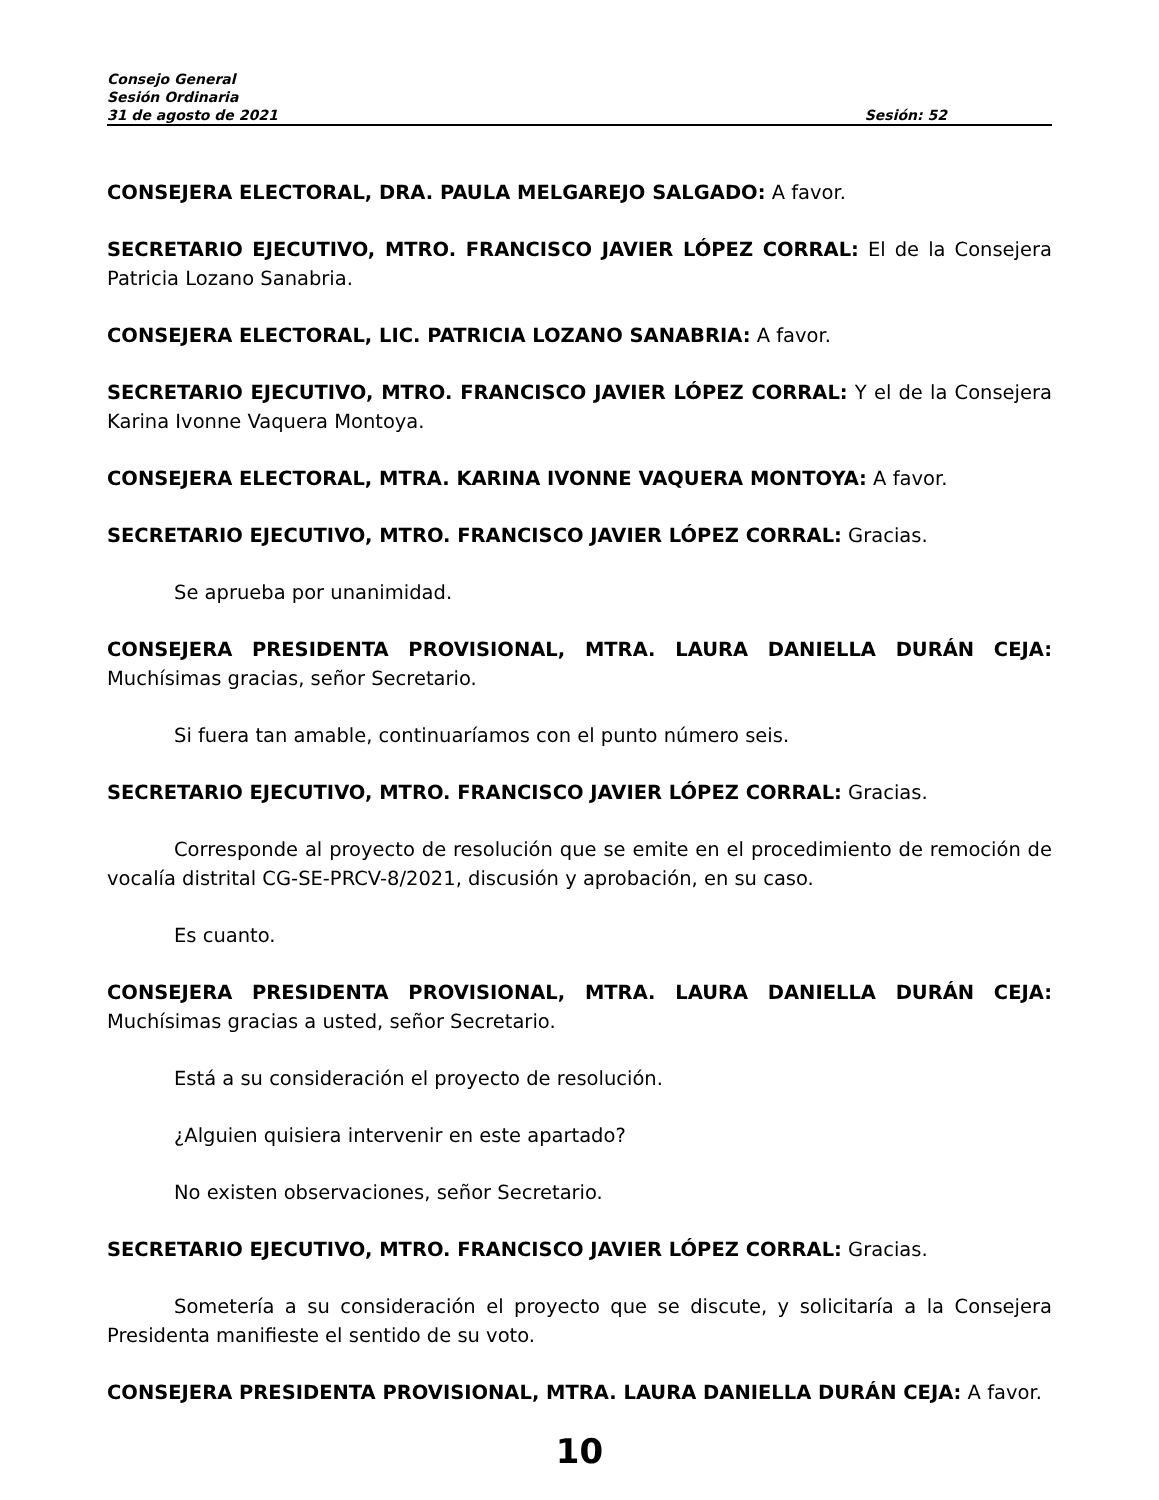Consejo General
Sesión Ordinaria
31 de agosto de 2021 Sesión: 52
CONSEJERA ELECTORAL, DRA. PAULA MELGAREJO SALGADO: A favor.
SECRETARIO EJECUTIVO, MTRO. FRANCISCO JAVIER LÓPEZ CORRAL: El de la Consejera Patricia Lozano Sanabria.
CONSEJERA ELECTORAL, LIC. PATRICIA LOZANO SANABRIA: A favor.
SECRETARIO EJECUTIVO, MTRO. FRANCISCO JAVIER LÓPEZ CORRAL: Y el de la Consejera Karina Ivonne Vaquera Montoya.
CONSEJERA ELECTORAL, MTRA. KARINA IVONNE VAQUERA MONTOYA: A favor.
SECRETARIO EJECUTIVO, MTRO. FRANCISCO JAVIER LÓPEZ CORRAL: Gracias.
Se aprueba por unanimidad.
CONSEJERA PRESIDENTA PROVISIONAL, MTRA. LAURA DANIELLA DURÁN CEJA: Muchísimas gracias, señor Secretario.
Si fuera tan amable, continuaríamos con el punto número seis.
SECRETARIO EJECUTIVO, MTRO. FRANCISCO JAVIER LÓPEZ CORRAL: Gracias.
Corresponde al proyecto de resolución que se emite en el procedimiento de remoción de vocalía distrital CG-SE-PRCV-8/2021, discusión y aprobación, en su caso.
Es cuanto.
CONSEJERA PRESIDENTA PROVISIONAL, MTRA. LAURA DANIELLA DURÁN CEJA: Muchísimas gracias a usted, señor Secretario.
Está a su consideración el proyecto de resolución.
¿Alguien quisiera intervenir en este apartado?
No existen observaciones, señor Secretario.
SECRETARIO EJECUTIVO, MTRO. FRANCISCO JAVIER LÓPEZ CORRAL: Gracias.
Sometería a su consideración el proyecto que se discute, y solicitaría a la Consejera Presidenta manifieste el sentido de su voto.
CONSEJERA PRESIDENTA PROVISIONAL, MTRA. LAURA DANIELLA DURÁN CEJA: A favor.
10